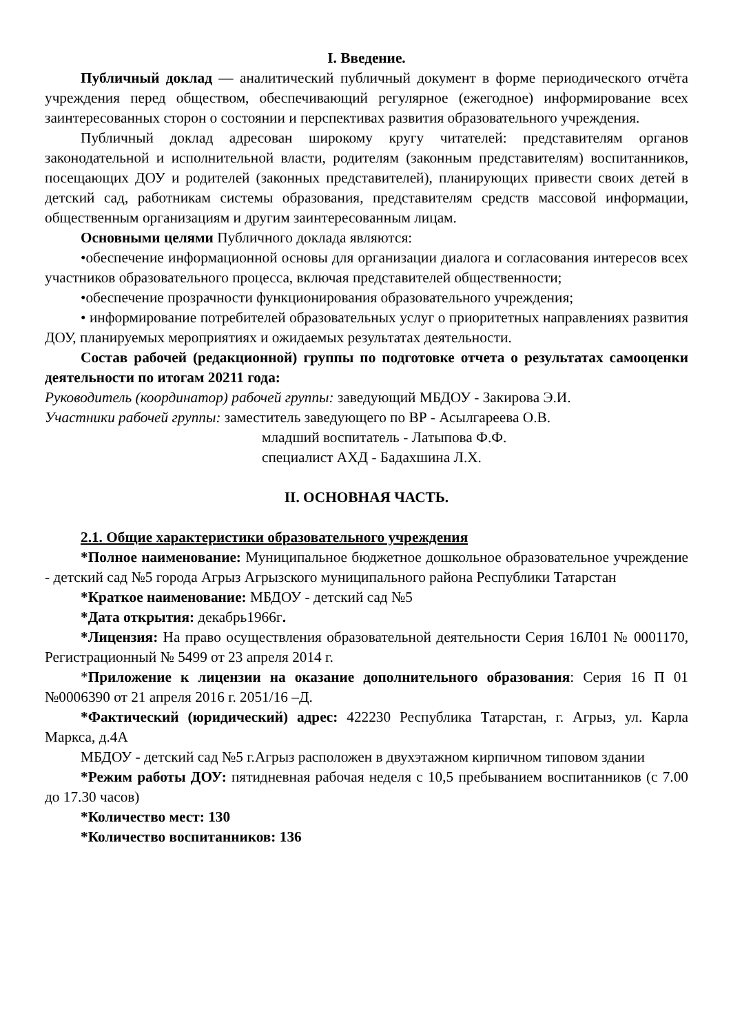I. Введение.
Публичный доклад — аналитический публичный документ в форме периодического отчёта учреждения перед обществом, обеспечивающий регулярное (ежегодное) информирование всех заинтересованных сторон о состоянии и перспективах развития образовательного учреждения.
Публичный доклад адресован широкому кругу читателей: представителям органов законодательной и исполнительной власти, родителям (законным представителям) воспитанников, посещающих ДОУ и родителей (законных представителей), планирующих привести своих детей в детский сад, работникам системы образования, представителям средств массовой информации, общественным организациям и другим заинтересованным лицам.
Основными целями Публичного доклада являются:
•обеспечение информационной основы для организации диалога и согласования интересов всех участников образовательного процесса, включая представителей общественности;
•обеспечение прозрачности функционирования образовательного учреждения;
• информирование потребителей образовательных услуг о приоритетных направлениях развития ДОУ, планируемых мероприятиях и ожидаемых результатах деятельности.
Состав рабочей (редакционной) группы по подготовке отчета о результатах самооценки деятельности по итогам 20211 года:
Руководитель (координатор) рабочей группы: заведующий МБДОУ - Закирова Э.И.
Участники рабочей группы: заместитель заведующего по ВР - Асылгареева О.В.
младший воспитатель - Латыпова Ф.Ф.
специалист АХД - Бадахшина Л.Х.
II. ОСНОВНАЯ ЧАСТЬ.
2.1. Общие характеристики образовательного учреждения
*Полное наименование: Муниципальное бюджетное дошкольное образовательное учреждение - детский сад №5 города Агрыз Агрызского муниципального района Республики Татарстан
*Краткое наименование: МБДОУ - детский сад №5
*Дата открытия: декабрь1966г.
*Лицензия: На право осуществления образовательной деятельности Серия 16Л01 № 0001170, Регистрационный № 5499 от 23 апреля 2014 г.
*Приложение к лицензии на оказание дополнительного образования: Серия 16 П 01 №0006390 от 21 апреля 2016 г. 2051/16 –Д.
*Фактический (юридический) адрес: 422230 Республика Татарстан, г. Агрыз, ул. Карла Маркса, д.4А
МБДОУ - детский сад №5 г.Агрыз расположен в двухэтажном кирпичном типовом здании
*Режим работы ДОУ: пятидневная рабочая неделя с 10,5 пребыванием воспитанников (с 7.00 до 17.30 часов)
*Количество мест: 130
*Количество воспитанников: 136